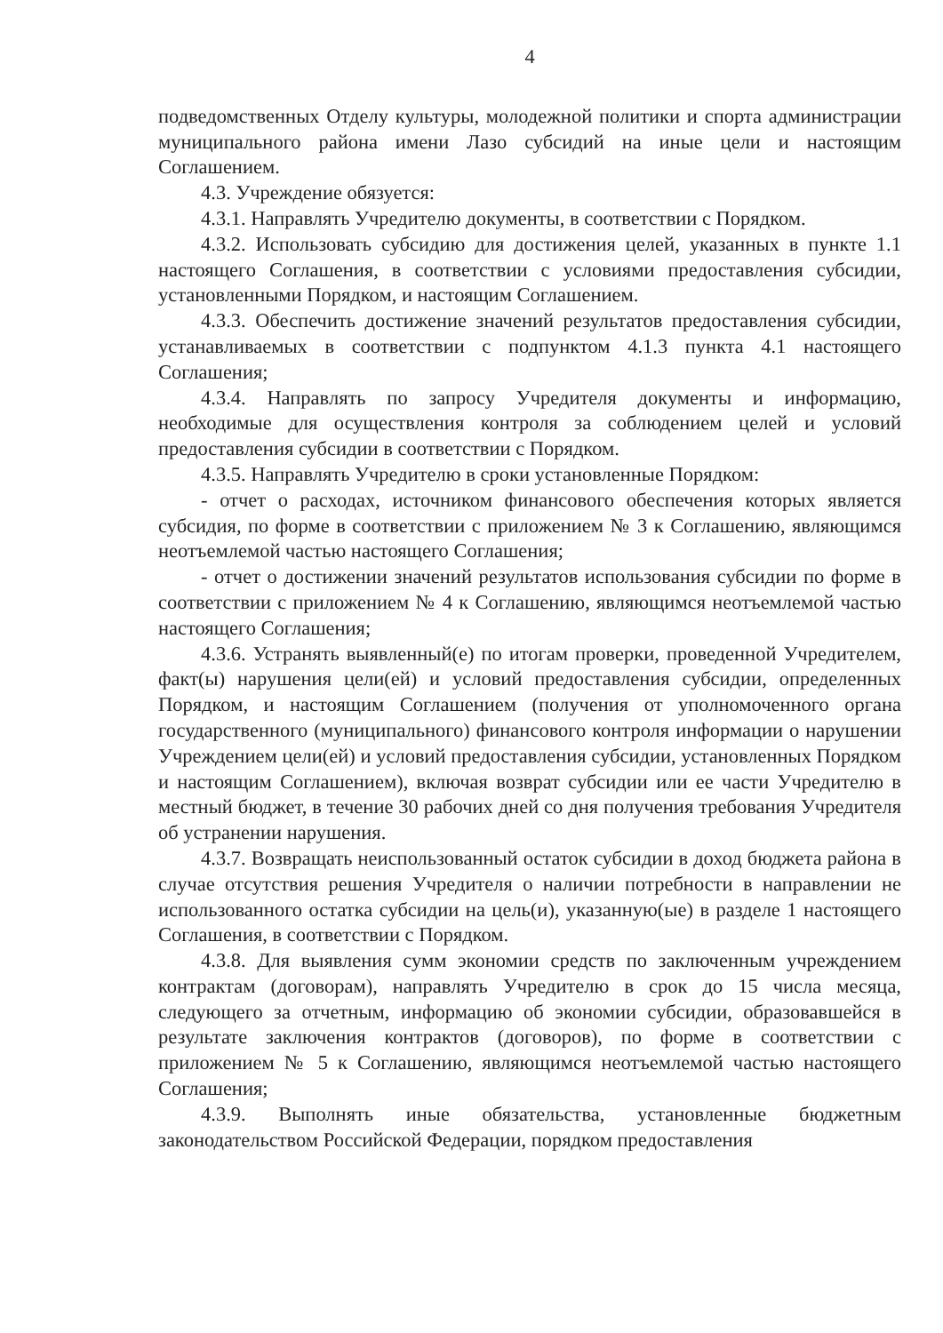4
подведомственных Отделу культуры, молодежной политики и спорта администрации муниципального района имени Лазо субсидий на иные цели и настоящим Соглашением.
4.3. Учреждение обязуется:
4.3.1. Направлять Учредителю документы, в соответствии с Порядком.
4.3.2. Использовать субсидию для достижения целей, указанных в пункте 1.1 настоящего Соглашения, в соответствии с условиями предоставления субсидии, установленными Порядком, и настоящим Соглашением.
4.3.3. Обеспечить достижение значений результатов предоставления субсидии, устанавливаемых в соответствии с подпунктом 4.1.3 пункта 4.1 настоящего Соглашения;
4.3.4. Направлять по запросу Учредителя документы и информацию, необходимые для осуществления контроля за соблюдением целей и условий предоставления субсидии в соответствии с Порядком.
4.3.5. Направлять Учредителю в сроки установленные Порядком:
- отчет о расходах, источником финансового обеспечения которых является субсидия, по форме в соответствии с приложением № 3 к Соглашению, являющимся неотъемлемой частью настоящего Соглашения;
- отчет о достижении значений результатов использования субсидии по форме в соответствии с приложением № 4 к Соглашению, являющимся неотъемлемой частью настоящего Соглашения;
4.3.6. Устранять выявленный(е) по итогам проверки, проведенной Учредителем, факт(ы) нарушения цели(ей) и условий предоставления субсидии, определенных Порядком, и настоящим Соглашением (получения от уполномоченного органа государственного (муниципального) финансового контроля информации о нарушении Учреждением цели(ей) и условий предоставления субсидии, установленных Порядком и настоящим Соглашением), включая возврат субсидии или ее части Учредителю в местный бюджет, в течение 30 рабочих дней со дня получения требования Учредителя об устранении нарушения.
4.3.7. Возвращать неиспользованный остаток субсидии в доход бюджета района в случае отсутствия решения Учредителя о наличии потребности в направлении не использованного остатка субсидии на цель(и), указанную(ые) в разделе 1 настоящего Соглашения, в соответствии с Порядком.
4.3.8. Для выявления сумм экономии средств по заключенным учреждением контрактам (договорам), направлять Учредителю в срок до 15 числа месяца, следующего за отчетным, информацию об экономии субсидии, образовавшейся в результате заключения контрактов (договоров), по форме в соответствии с приложением № 5 к Соглашению, являющимся неотъемлемой частью настоящего Соглашения;
4.3.9. Выполнять иные обязательства, установленные бюджетным законодательством Российской Федерации, порядком предоставления